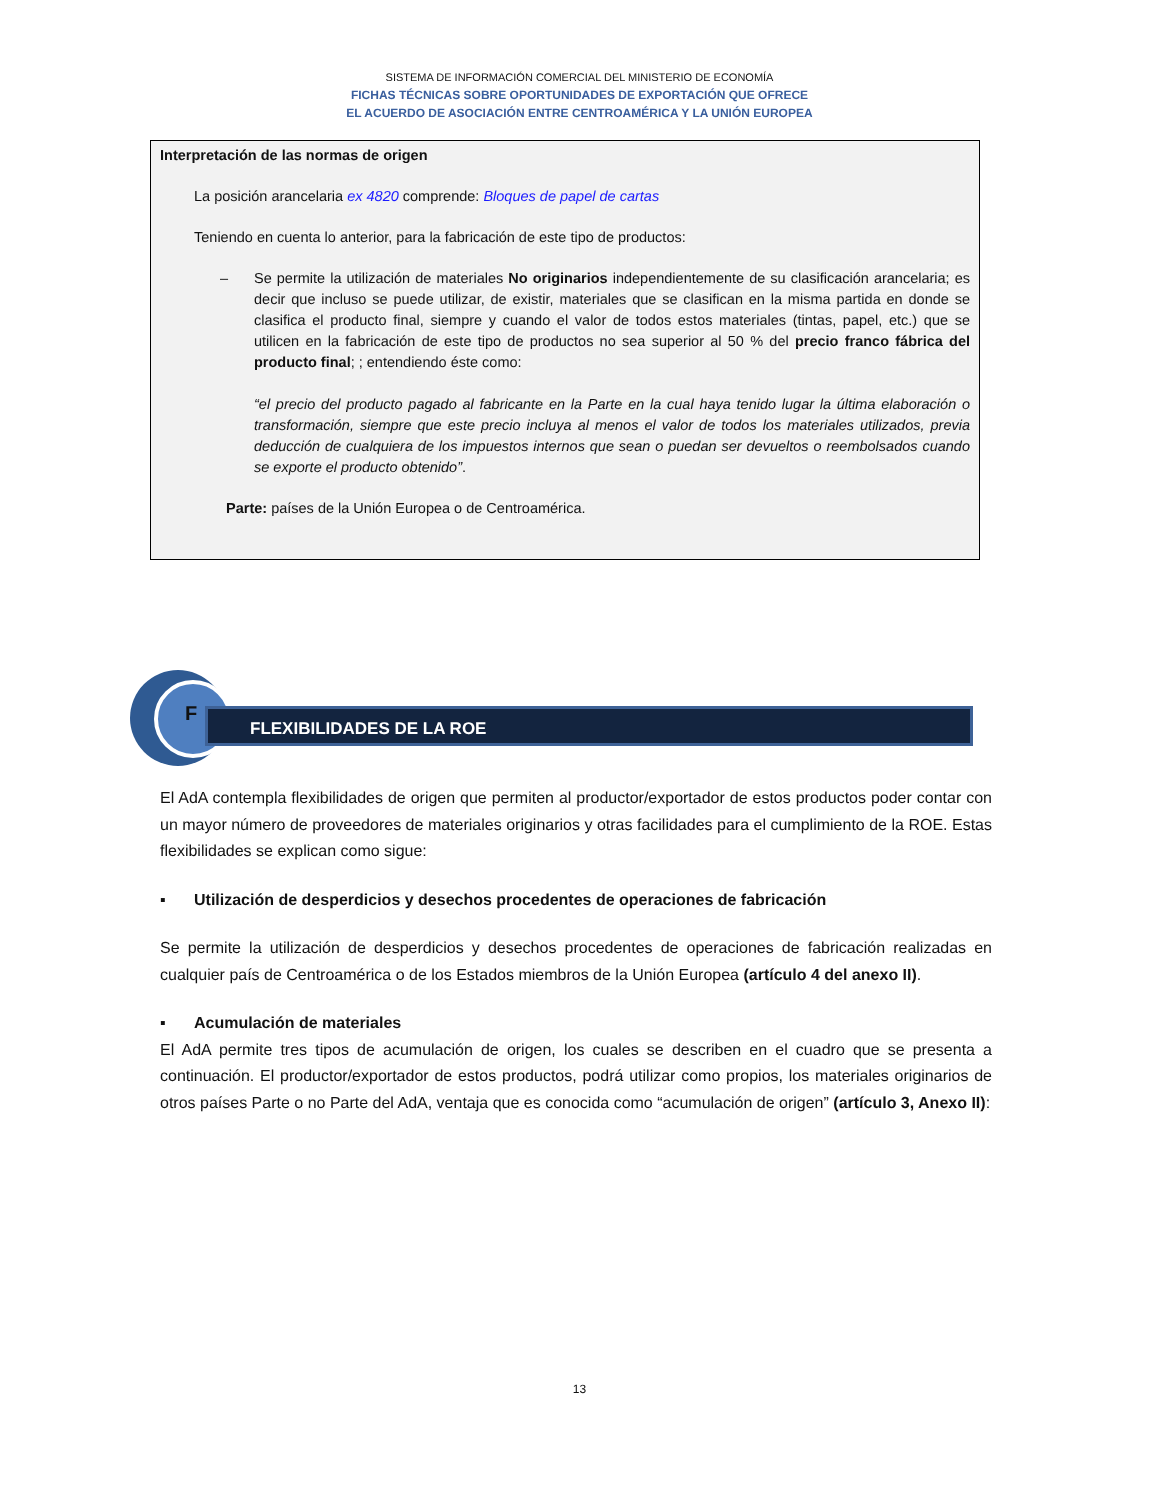SISTEMA DE INFORMACIÓN COMERCIAL DEL MINISTERIO DE ECONOMÍA
FICHAS TÉCNICAS SOBRE OPORTUNIDADES DE EXPORTACIÓN QUE OFRECE
EL ACUERDO DE ASOCIACIÓN ENTRE CENTROAMÉRICA Y LA UNIÓN EUROPEA
Interpretación de las normas de origen
La posición arancelaria ex 4820 comprende: Bloques de papel de cartas
Teniendo en cuenta lo anterior, para la fabricación de este tipo de productos:
– Se permite la utilización de materiales No originarios independientemente de su clasificación arancelaria; es decir que incluso se puede utilizar, de existir, materiales que se clasifican en la misma partida en donde se clasifica el producto final, siempre y cuando el valor de todos estos materiales (tintas, papel, etc.) que se utilicen en la fabricación de este tipo de productos no sea superior al 50 % del precio franco fábrica del producto final; ; entendiendo éste como:
“el precio del producto pagado al fabricante en la Parte en la cual haya tenido lugar la última elaboración o transformación, siempre que este precio incluya al menos el valor de todos los materiales utilizados, previa deducción de cualquiera de los impuestos internos que sean o puedan ser devueltos o reembolsados cuando se exporte el producto obtenido”.
Parte: países de la Unión Europea o de Centroamérica.
FLEXIBILIDADES DE LA ROE
F
El AdA contempla flexibilidades de origen que permiten al productor/exportador de estos productos poder contar con un mayor número de proveedores de materiales originarios y otras facilidades para el cumplimiento de la ROE. Estas flexibilidades se explican como sigue:
▪ Utilización de desperdicios y desechos procedentes de operaciones de fabricación
Se permite la utilización de desperdicios y desechos procedentes de operaciones de fabricación realizadas en cualquier país de Centroamérica o de los Estados miembros de la Unión Europea (artículo 4 del anexo II).
▪ Acumulación de materiales
El AdA permite tres tipos de acumulación de origen, los cuales se describen en el cuadro que se presenta a continuación. El productor/exportador de estos productos, podrá utilizar como propios, los materiales originarios de otros países Parte o no Parte del AdA, ventaja que es conocida como “acumulación de origen” (artículo 3, Anexo II):
13